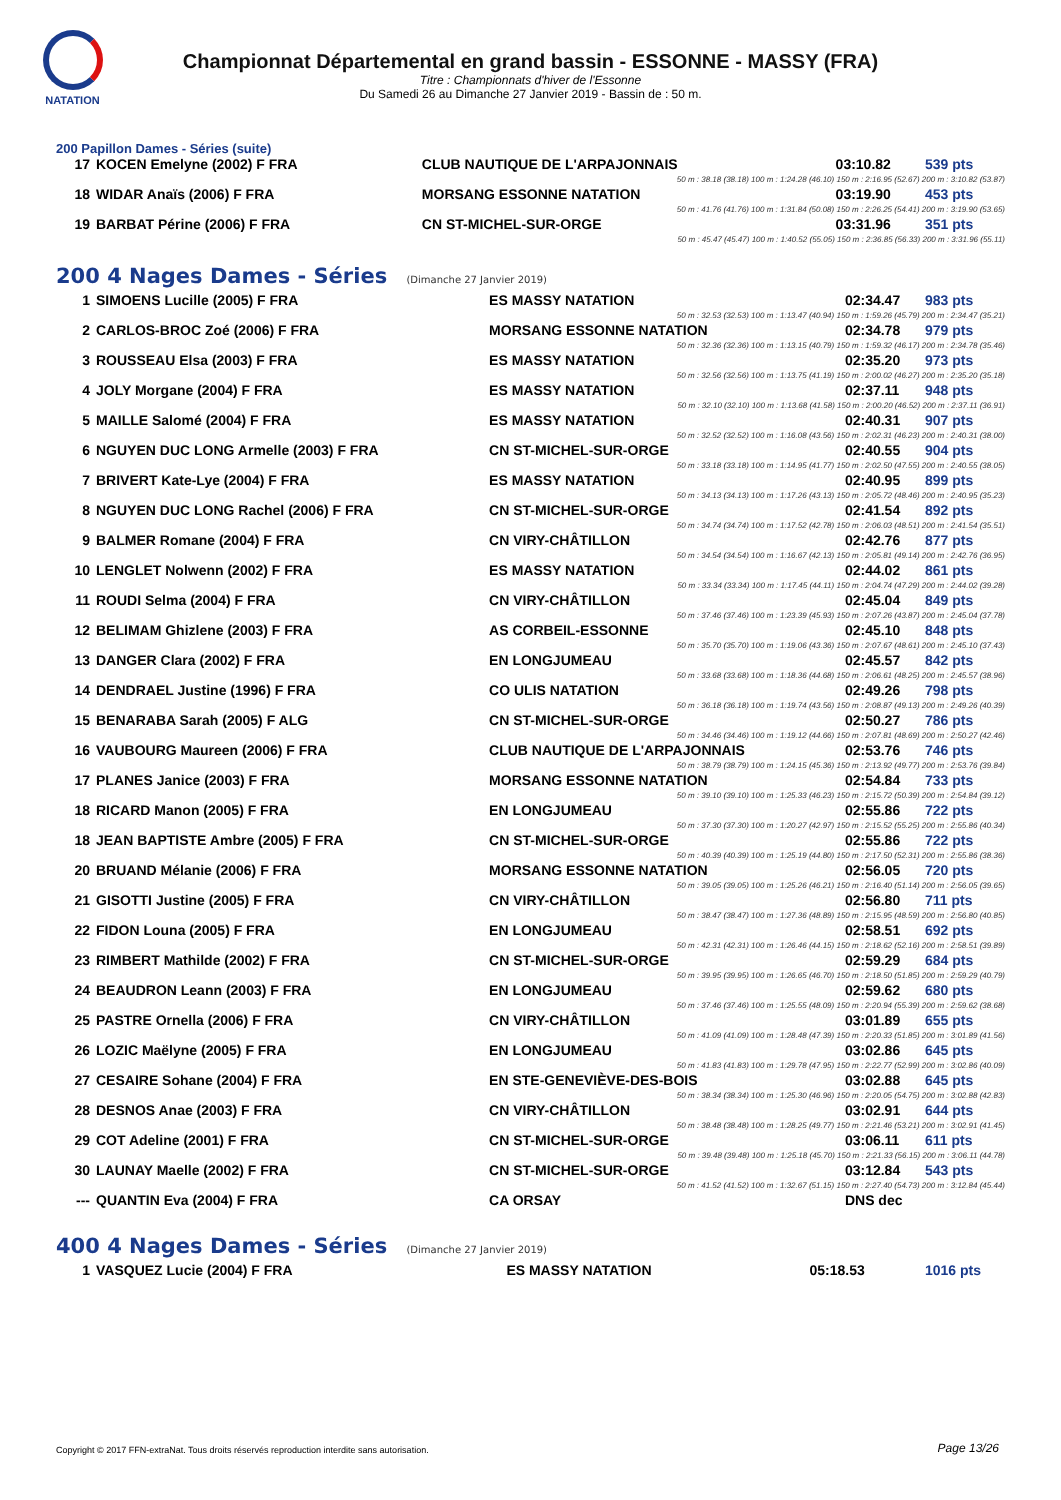NATATION
Championnat Départemental en grand bassin - ESSONNE - MASSY (FRA)
Titre : Championnats d'hiver de l'Essonne
Du Samedi 26 au Dimanche 27 Janvier 2019 - Bassin de : 50 m.
200 Papillon Dames - Séries (suite)
| 17 | KOCEN Emelyne (2002) F FRA | CLUB NAUTIQUE DE L'ARPAJONNAIS | 03:10.82 | 539 pts |
| 50 m : 38.18 (38.18) 100 m : 1:24.28 (46.10) 150 m : 2:16.95 (52.67) 200 m : 3:10.82 (53.87) | | | | |
| 18 | WIDAR Anaïs (2006) F FRA | MORSANG ESSONNE NATATION | 03:19.90 | 453 pts |
| 50 m : 41.76 (41.76) 100 m : 1:31.84 (50.08) 150 m : 2:26.25 (54.41) 200 m : 3:19.90 (53.65) | | | | |
| 19 | BARBAT Périne (2006) F FRA | CN ST-MICHEL-SUR-ORGE | 03:31.96 | 351 pts |
| 50 m : 45.47 (45.47) 100 m : 1:40.52 (55.05) 150 m : 2:36.85 (56.33) 200 m : 3:31.96 (55.11) | | | | |
200 4 Nages Dames - Séries (Dimanche 27 Janvier 2019)
| 1 | SIMOENS Lucille (2005) F FRA | ES MASSY NATATION | 02:34.47 | 983 pts |
| 50 m : 32.53 (32.53) 100 m : 1:13.47 (40.94) 150 m : 1:59.26 (45.79) 200 m : 2:34.47 (35.21) | | | | |
| 2 | CARLOS-BROC Zoé (2006) F FRA | MORSANG ESSONNE NATATION | 02:34.78 | 979 pts |
| 50 m : 32.36 (32.36) 100 m : 1:13.15 (40.79) 150 m : 1:59.32 (46.17) 200 m : 2:34.78 (35.46) | | | | |
| 3 | ROUSSEAU Elsa (2003) F FRA | ES MASSY NATATION | 02:35.20 | 973 pts |
| 50 m : 32.56 (32.56) 100 m : 1:13.75 (41.19) 150 m : 2:00.02 (46.27) 200 m : 2:35.20 (35.18) | | | | |
| 4 | JOLY Morgane (2004) F FRA | ES MASSY NATATION | 02:37.11 | 948 pts |
| 50 m : 32.10 (32.10) 100 m : 1:13.68 (41.58) 150 m : 2:00.20 (46.52) 200 m : 2:37.11 (36.91) | | | | |
| 5 | MAILLE Salomé (2004) F FRA | ES MASSY NATATION | 02:40.31 | 907 pts |
| 50 m : 32.52 (32.52) 100 m : 1:16.08 (43.56) 150 m : 2:02.31 (46.23) 200 m : 2:40.31 (38.00) | | | | |
| 6 | NGUYEN DUC LONG Armelle (2003) F FRA | CN ST-MICHEL-SUR-ORGE | 02:40.55 | 904 pts |
| 50 m : 33.18 (33.18) 100 m : 1:14.95 (41.77) 150 m : 2:02.50 (47.55) 200 m : 2:40.55 (38.05) | | | | |
| 7 | BRIVERT Kate-Lye (2004) F FRA | ES MASSY NATATION | 02:40.95 | 899 pts |
| 50 m : 34.13 (34.13) 100 m : 1:17.26 (43.13) 150 m : 2:05.72 (48.46) 200 m : 2:40.95 (35.23) | | | | |
| 8 | NGUYEN DUC LONG Rachel (2006) F FRA | CN ST-MICHEL-SUR-ORGE | 02:41.54 | 892 pts |
| 50 m : 34.74 (34.74) 100 m : 1:17.52 (42.78) 150 m : 2:06.03 (48.51) 200 m : 2:41.54 (35.51) | | | | |
| 9 | BALMER Romane (2004) F FRA | CN VIRY-CHÂTILLON | 02:42.76 | 877 pts |
| 50 m : 34.54 (34.54) 100 m : 1:16.67 (42.13) 150 m : 2:05.81 (49.14) 200 m : 2:42.76 (36.95) | | | | |
| 10 | LENGLET Nolwenn (2002) F FRA | ES MASSY NATATION | 02:44.02 | 861 pts |
| 50 m : 33.34 (33.34) 100 m : 1:17.45 (44.11) 150 m : 2:04.74 (47.29) 200 m : 2:44.02 (39.28) | | | | |
| 11 | ROUDI Selma (2004) F FRA | CN VIRY-CHÂTILLON | 02:45.04 | 849 pts |
| 50 m : 37.46 (37.46) 100 m : 1:23.39 (45.93) 150 m : 2:07.26 (43.87) 200 m : 2:45.04 (37.78) | | | | |
| 12 | BELIMAM Ghizlene (2003) F FRA | AS CORBEIL-ESSONNE | 02:45.10 | 848 pts |
| 50 m : 35.70 (35.70) 100 m : 1:19.06 (43.36) 150 m : 2:07.67 (48.61) 200 m : 2:45.10 (37.43) | | | | |
| 13 | DANGER Clara (2002) F FRA | EN LONGJUMEAU | 02:45.57 | 842 pts |
| 50 m : 33.68 (33.68) 100 m : 1:18.36 (44.68) 150 m : 2:06.61 (48.25) 200 m : 2:45.57 (38.96) | | | | |
| 14 | DENDRAEL Justine (1996) F FRA | CO ULIS NATATION | 02:49.26 | 798 pts |
| 50 m : 36.18 (36.18) 100 m : 1:19.74 (43.56) 150 m : 2:08.87 (49.13) 200 m : 2:49.26 (40.39) | | | | |
| 15 | BENARABA Sarah (2005) F ALG | CN ST-MICHEL-SUR-ORGE | 02:50.27 | 786 pts |
| 50 m : 34.46 (34.46) 100 m : 1:19.12 (44.66) 150 m : 2:07.81 (48.69) 200 m : 2:50.27 (42.46) | | | | |
| 16 | VAUBOURG Maureen (2006) F FRA | CLUB NAUTIQUE DE L'ARPAJONNAIS | 02:53.76 | 746 pts |
| 50 m : 38.79 (38.79) 100 m : 1:24.15 (45.36) 150 m : 2:13.92 (49.77) 200 m : 2:53.76 (39.84) | | | | |
| 17 | PLANES Janice (2003) F FRA | MORSANG ESSONNE NATATION | 02:54.84 | 733 pts |
| 50 m : 39.10 (39.10) 100 m : 1:25.33 (46.23) 150 m : 2:15.72 (50.39) 200 m : 2:54.84 (39.12) | | | | |
| 18 | RICARD Manon (2005) F FRA | EN LONGJUMEAU | 02:55.86 | 722 pts |
| 50 m : 37.30 (37.30) 100 m : 1:20.27 (42.97) 150 m : 2:15.52 (55.25) 200 m : 2:55.86 (40.34) | | | | |
| 18 | JEAN BAPTISTE Ambre (2005) F FRA | CN ST-MICHEL-SUR-ORGE | 02:55.86 | 722 pts |
| 50 m : 40.39 (40.39) 100 m : 1:25.19 (44.80) 150 m : 2:17.50 (52.31) 200 m : 2:55.86 (38.36) | | | | |
| 20 | BRUAND Mélanie (2006) F FRA | MORSANG ESSONNE NATATION | 02:56.05 | 720 pts |
| 50 m : 39.05 (39.05) 100 m : 1:25.26 (46.21) 150 m : 2:16.40 (51.14) 200 m : 2:56.05 (39.65) | | | | |
| 21 | GISOTTI Justine (2005) F FRA | CN VIRY-CHÂTILLON | 02:56.80 | 711 pts |
| 50 m : 38.47 (38.47) 100 m : 1:27.36 (48.89) 150 m : 2:15.95 (48.59) 200 m : 2:56.80 (40.85) | | | | |
| 22 | FIDON Louna (2005) F FRA | EN LONGJUMEAU | 02:58.51 | 692 pts |
| 50 m : 42.31 (42.31) 100 m : 1:26.46 (44.15) 150 m : 2:18.62 (52.16) 200 m : 2:58.51 (39.89) | | | | |
| 23 | RIMBERT Mathilde (2002) F FRA | CN ST-MICHEL-SUR-ORGE | 02:59.29 | 684 pts |
| 50 m : 39.95 (39.95) 100 m : 1:26.65 (46.70) 150 m : 2:18.50 (51.85) 200 m : 2:59.29 (40.79) | | | | |
| 24 | BEAUDRON Leann (2003) F FRA | EN LONGJUMEAU | 02:59.62 | 680 pts |
| 50 m : 37.46 (37.46) 100 m : 1:25.55 (48.09) 150 m : 2:20.94 (55.39) 200 m : 2:59.62 (38.68) | | | | |
| 25 | PASTRE Ornella (2006) F FRA | CN VIRY-CHÂTILLON | 03:01.89 | 655 pts |
| 50 m : 41.09 (41.09) 100 m : 1:28.48 (47.39) 150 m : 2:20.33 (51.85) 200 m : 3:01.89 (41.56) | | | | |
| 26 | LOZIC Maëlyne (2005) F FRA | EN LONGJUMEAU | 03:02.86 | 645 pts |
| 50 m : 41.83 (41.83) 100 m : 1:29.78 (47.95) 150 m : 2:22.77 (52.99) 200 m : 3:02.86 (40.09) | | | | |
| 27 | CESAIRE Sohane (2004) F FRA | EN STE-GENEVIÈVE-DES-BOIS | 03:02.88 | 645 pts |
| 50 m : 38.34 (38.34) 100 m : 1:25.30 (46.96) 150 m : 2:20.05 (54.75) 200 m : 3:02.88 (42.83) | | | | |
| 28 | DESNOS Anae (2003) F FRA | CN VIRY-CHÂTILLON | 03:02.91 | 644 pts |
| 50 m : 38.48 (38.48) 100 m : 1:28.25 (49.77) 150 m : 2:21.46 (53.21) 200 m : 3:02.91 (41.45) | | | | |
| 29 | COT Adeline (2001) F FRA | CN ST-MICHEL-SUR-ORGE | 03:06.11 | 611 pts |
| 50 m : 39.48 (39.48) 100 m : 1:25.18 (45.70) 150 m : 2:21.33 (56.15) 200 m : 3:06.11 (44.78) | | | | |
| 30 | LAUNAY Maelle (2002) F FRA | CN ST-MICHEL-SUR-ORGE | 03:12.84 | 543 pts |
| 50 m : 41.52 (41.52) 100 m : 1:32.67 (51.15) 150 m : 2:27.40 (54.73) 200 m : 3:12.84 (45.44) | | | | |
| --- | QUANTIN Eva (2004) F FRA | CA ORSAY | DNS dec | |
400 4 Nages Dames - Séries (Dimanche 27 Janvier 2019)
| 1 | VASQUEZ Lucie (2004) F FRA | ES MASSY NATATION | 05:18.53 | 1016 pts |
Copyright © 2017 FFN-extraNat. Tous droits réservés reproduction interdite sans autorisation.
Page 13/26